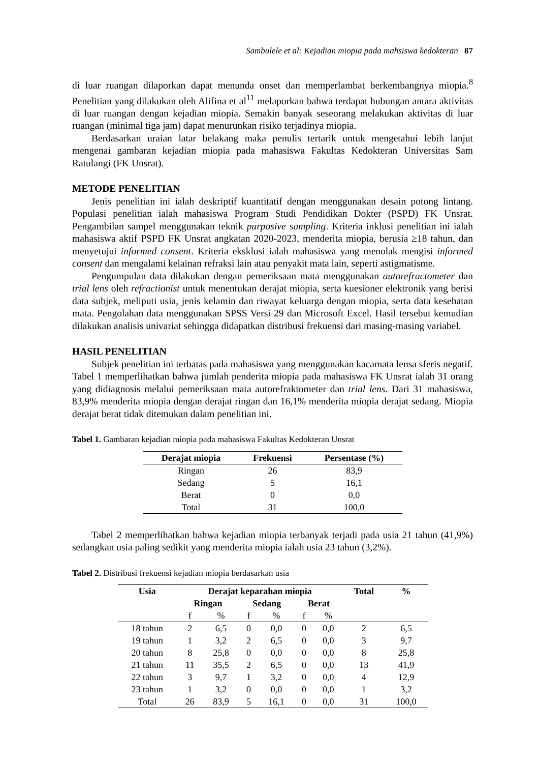Sambulele et al: Kejadian miopia pada mahsiswa kedokteran 87
di luar ruangan dilaporkan dapat menunda onset dan memperlambat berkembangnya miopia.<sup>8</sup> Penelitian yang dilakukan oleh Alifina et al<sup>11</sup> melaporkan bahwa terdapat hubungan antara aktivitas di luar ruangan dengan kejadian miopia. Semakin banyak seseorang melakukan aktivitas di luar ruangan (minimal tiga jam) dapat menurunkan risiko terjadinya miopia.
Berdasarkan uraian latar belakang maka penulis tertarik untuk mengetahui lebih lanjut mengenai gambaran kejadian miopia pada mahasiswa Fakultas Kedokteran Universitas Sam Ratulangi (FK Unsrat).
METODE PENELITIAN
Jenis penelitian ini ialah deskriptif kuantitatif dengan menggunakan desain potong lintang. Populasi penelitian ialah mahasiswa Program Studi Pendidikan Dokter (PSPD) FK Unsrat. Pengambilan sampel menggunakan teknik purposive sampling. Kriteria inklusi penelitian ini ialah mahasiswa aktif PSPD FK Unsrat angkatan 2020-2023, menderita miopia, berusia ≥18 tahun, dan menyetujui informed consent. Kriteria eksklusi ialah mahasiswa yang menolak mengisi informed consent dan mengalami kelainan refraksi lain atau penyakit mata lain, seperti astigmatisme.
Pengumpulan data dilakukan dengan pemeriksaan mata menggunakan autorefractometer dan trial lens oleh refractionist untuk menentukan derajat miopia, serta kuesioner elektronik yang berisi data subjek, meliputi usia, jenis kelamin dan riwayat keluarga dengan miopia, serta data kesehatan mata. Pengolahan data menggunakan SPSS Versi 29 dan Microsoft Excel. Hasil tersebut kemudian dilakukan analisis univariat sehingga didapatkan distribusi frekuensi dari masing-masing variabel.
HASIL PENELITIAN
Subjek penelitian ini terbatas pada mahasiswa yang menggunakan kacamata lensa sferis negatif. Tabel 1 memperlihatkan bahwa jumlah penderita miopia pada mahasiswa FK Unsrat ialah 31 orang yang didiagnosis melalui pemeriksaan mata autorefraktometer dan trial lens. Dari 31 mahasiswa, 83,9% menderita miopia dengan derajat ringan dan 16,1% menderita miopia derajat sedang. Miopia derajat berat tidak ditemukan dalam penelitian ini.
Tabel 1. Gambaran kejadian miopia pada mahasiswa Fakultas Kedokteran Unsrat
| Derajat miopia | Frekuensi | Persentase (%) |
| --- | --- | --- |
| Ringan | 26 | 83,9 |
| Sedang | 5 | 16,1 |
| Berat | 0 | 0,0 |
| Total | 31 | 100,0 |
Tabel 2 memperlihatkan bahwa kejadian miopia terbanyak terjadi pada usia 21 tahun (41,9%) sedangkan usia paling sedikit yang menderita miopia ialah usia 23 tahun (3,2%).
Tabel 2. Distribusi frekuensi kejadian miopia berdasarkan usia
| Usia | Derajat keparahan miopia | | | | | | Total | % |
| --- | --- | --- | --- | --- | --- | --- | --- | --- |
| | Ringan | | Sedang | | Berat | | | |
| | f | % | f | % | f | % | | |
| 18 tahun | 2 | 6,5 | 0 | 0,0 | 0 | 0,0 | 2 | 6,5 |
| 19 tahun | 1 | 3,2 | 2 | 6,5 | 0 | 0,0 | 3 | 9,7 |
| 20 tahun | 8 | 25,8 | 0 | 0,0 | 0 | 0,0 | 8 | 25,8 |
| 21 tahun | 11 | 35,5 | 2 | 6,5 | 0 | 0,0 | 13 | 41,9 |
| 22 tahun | 3 | 9,7 | 1 | 3,2 | 0 | 0,0 | 4 | 12,9 |
| 23 tahun | 1 | 3,2 | 0 | 0,0 | 0 | 0,0 | 1 | 3,2 |
| Total | 26 | 83,9 | 5 | 16,1 | 0 | 0,0 | 31 | 100,0 |